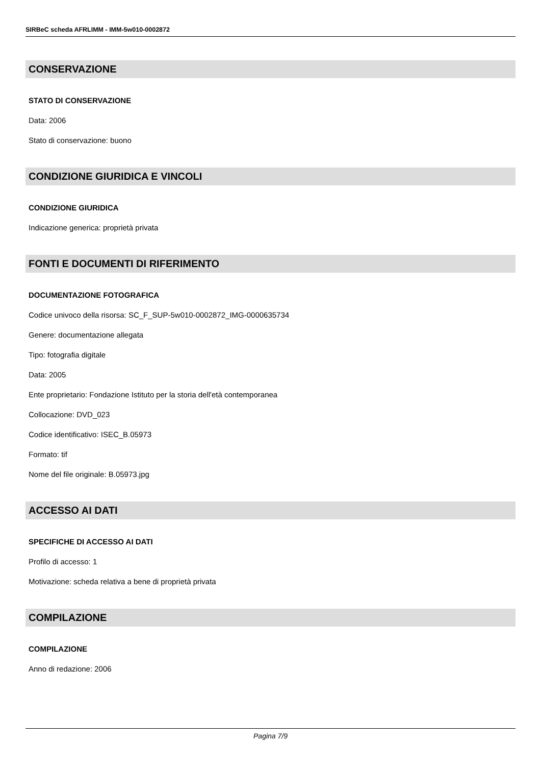SIRBeC scheda AFRLIMM - IMM-5w010-0002872
CONSERVAZIONE
STATO DI CONSERVAZIONE
Data: 2006
Stato di conservazione: buono
CONDIZIONE GIURIDICA E VINCOLI
CONDIZIONE GIURIDICA
Indicazione generica: proprietà privata
FONTI E DOCUMENTI DI RIFERIMENTO
DOCUMENTAZIONE FOTOGRAFICA
Codice univoco della risorsa: SC_F_SUP-5w010-0002872_IMG-0000635734
Genere: documentazione allegata
Tipo: fotografia digitale
Data: 2005
Ente proprietario: Fondazione Istituto per la storia dell'età contemporanea
Collocazione: DVD_023
Codice identificativo: ISEC_B.05973
Formato: tif
Nome del file originale: B.05973.jpg
ACCESSO AI DATI
SPECIFICHE DI ACCESSO AI DATI
Profilo di accesso: 1
Motivazione: scheda relativa a bene di proprietà privata
COMPILAZIONE
COMPILAZIONE
Anno di redazione: 2006
Pagina 7/9